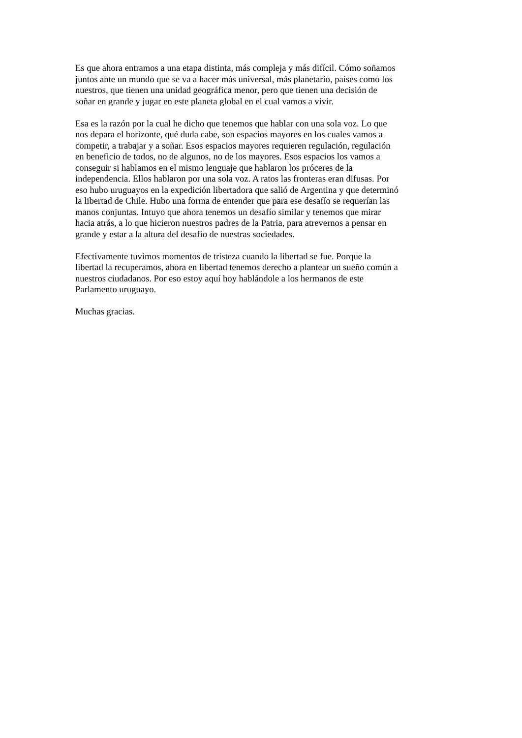Es que ahora entramos a una etapa distinta, más compleja y más difícil. Cómo soñamos
juntos ante un mundo que se va a hacer más universal, más planetario, países como los
nuestros, que tienen una unidad geográfica menor, pero que tienen una decisión de
soñar en grande y jugar en este planeta global en el cual vamos a vivir.
Esa es la razón por la cual he dicho que tenemos que hablar con una sola voz. Lo que
nos depara el horizonte, qué duda cabe, son espacios mayores en los cuales vamos a
competir, a trabajar y a soñar. Esos espacios mayores requieren regulación, regulación
en beneficio de todos, no de algunos, no de los mayores. Esos espacios los vamos a
conseguir si hablamos en el mismo lenguaje que hablaron los próceres de la
independencia. Ellos hablaron por una sola voz. A ratos las fronteras eran difusas. Por
eso hubo uruguayos en la expedición libertadora que salió de Argentina y que determinó
la libertad de Chile. Hubo una forma de entender que para ese desafío se requerían las
manos conjuntas. Intuyo que ahora tenemos un desafío similar y tenemos que mirar
hacia atrás, a lo que hicieron nuestros padres de la Patria, para atrevernos a pensar en
grande y estar a la altura del desafío de nuestras sociedades.
Efectivamente tuvimos momentos de tristeza cuando la libertad se fue. Porque la
libertad la recuperamos, ahora en libertad tenemos derecho a plantear un sueño común a
nuestros ciudadanos. Por eso estoy aquí hoy hablándole a los hermanos de este
Parlamento uruguayo.
Muchas gracias.